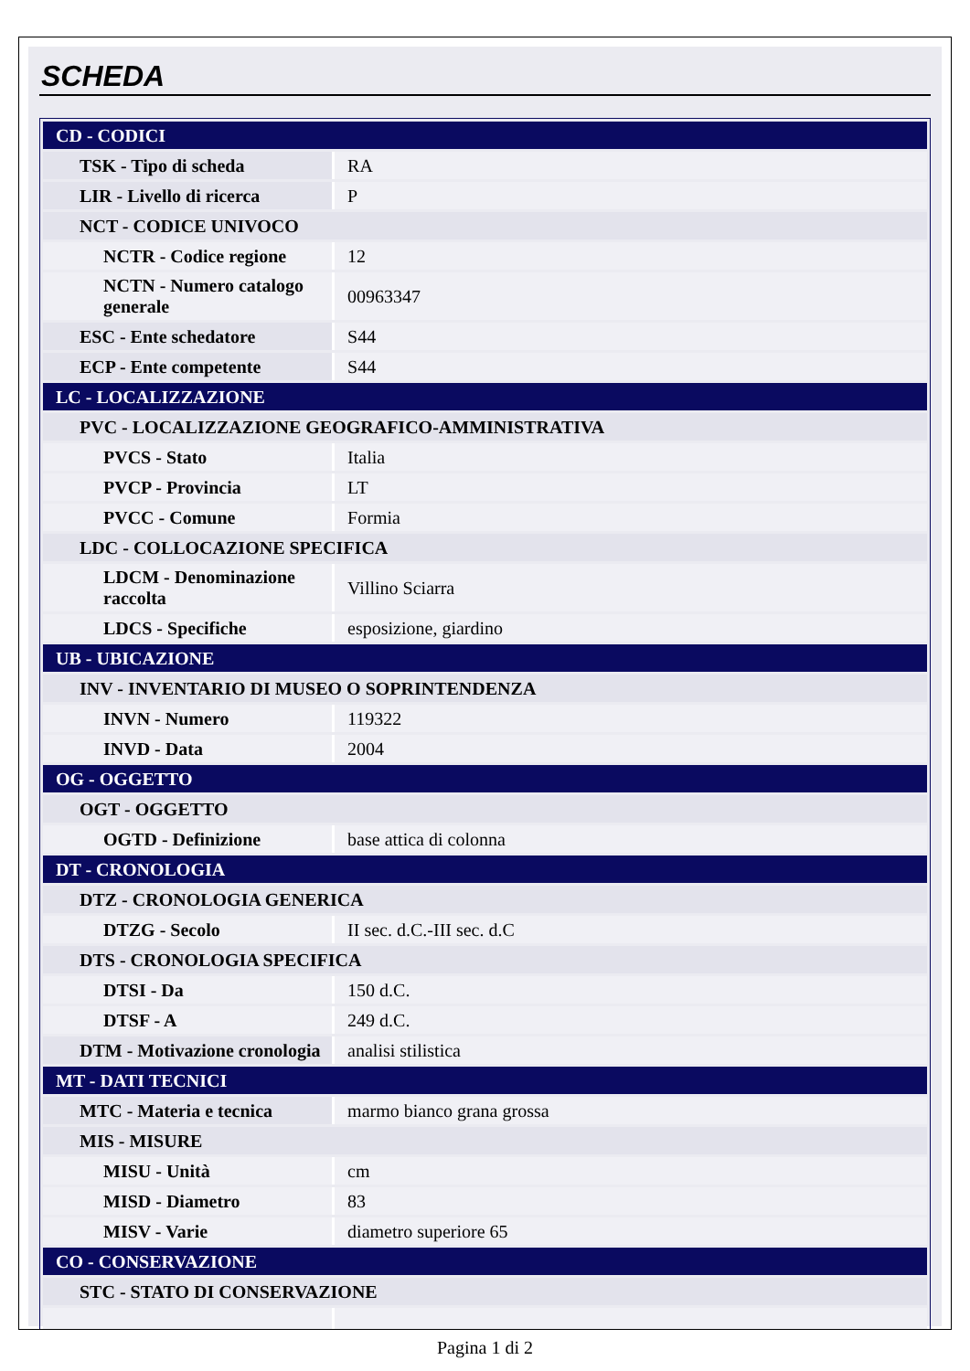SCHEDA
| CD - CODICI | |
| TSK - Tipo di scheda | RA |
| LIR - Livello di ricerca | P |
| NCT - CODICE UNIVOCO | |
| NCTR - Codice regione | 12 |
| NCTN - Numero catalogo generale | 00963347 |
| ESC - Ente schedatore | S44 |
| ECP - Ente competente | S44 |
| LC - LOCALIZZAZIONE | |
| PVC - LOCALIZZAZIONE GEOGRAFICO-AMMINISTRATIVA | |
| PVCS - Stato | Italia |
| PVCP - Provincia | LT |
| PVCC - Comune | Formia |
| LDC - COLLOCAZIONE SPECIFICA | |
| LDCM - Denominazione raccolta | Villino Sciarra |
| LDCS - Specifiche | esposizione, giardino |
| UB - UBICAZIONE | |
| INV - INVENTARIO DI MUSEO O SOPRINTENDENZA | |
| INVN - Numero | 119322 |
| INVD - Data | 2004 |
| OG - OGGETTO | |
| OGT - OGGETTO | |
| OGTD - Definizione | base attica di colonna |
| DT - CRONOLOGIA | |
| DTZ - CRONOLOGIA GENERICA | |
| DTZG - Secolo | II sec. d.C.-III sec. d.C |
| DTS - CRONOLOGIA SPECIFICA | |
| DTSI - Da | 150 d.C. |
| DTSF - A | 249 d.C. |
| DTM - Motivazione cronologia | analisi stilistica |
| MT - DATI TECNICI | |
| MTC - Materia e tecnica | marmo bianco grana grossa |
| MIS - MISURE | |
| MISU - Unità | cm |
| MISD - Diametro | 83 |
| MISV - Varie | diametro superiore 65 |
| CO - CONSERVAZIONE | |
| STC - STATO DI CONSERVAZIONE | |
Pagina 1 di 2